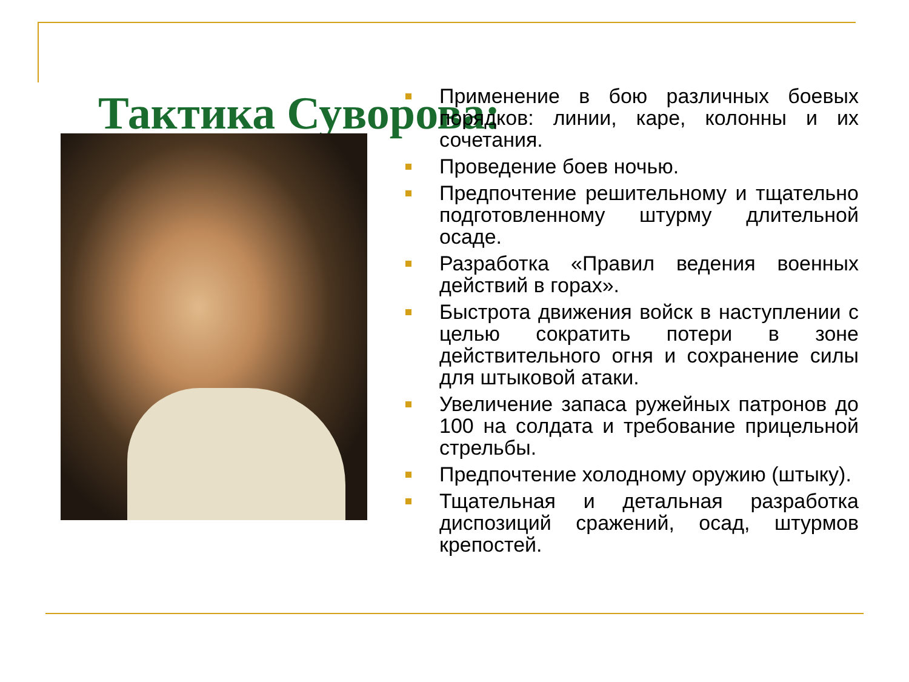Тактика Суворова:
Применение в бою различных боевых порядков: линии, каре, колонны и их сочетания.
Проведение боев ночью.
Предпочтение решительному и тщательно подготовленному штурму длительной осаде.
Разработка «Правил ведения военных действий в горах».
Быстрота движения войск в наступлении с целью сократить потери в зоне действительного огня и сохранение силы для штыковой атаки.
Увеличение запаса ружейных патронов до 100 на солдата и требование прицельной стрельбы.
Предпочтение холодному оружию (штыку).
Тщательная и детальная разработка диспозиций сражений, осад, штурмов крепостей.